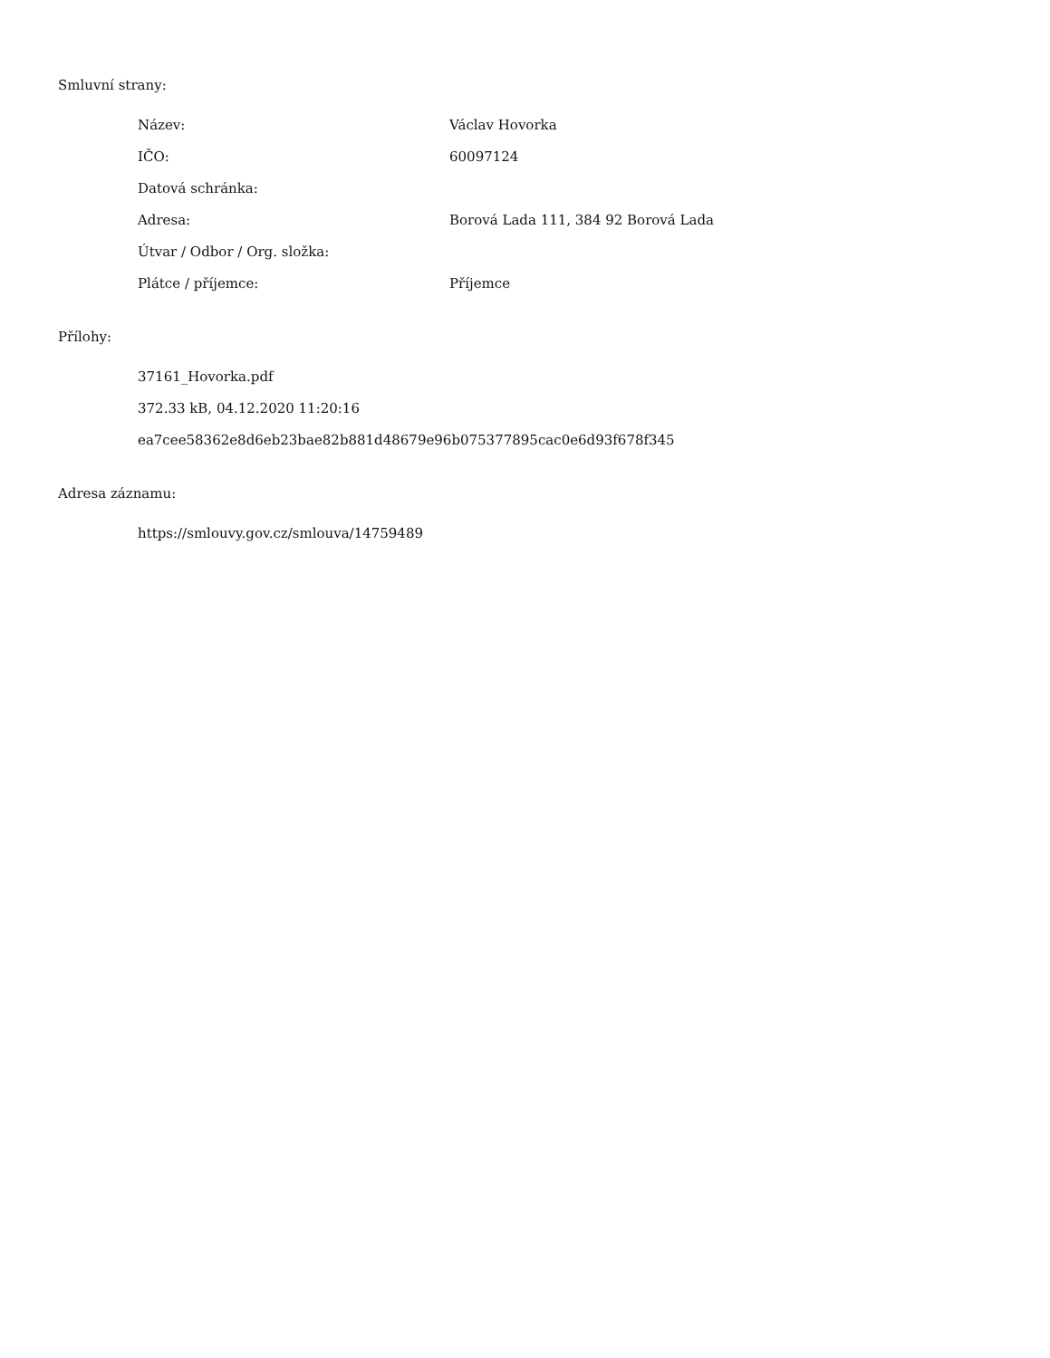Smluvní strany:
| Název: | Václav Hovorka |
| IČO: | 60097124 |
| Datová schránka: | |
| Adresa: | Borová Lada 111, 384 92 Borová Lada |
| Útvar / Odbor / Org. složka: | |
| Plátce / příjemce: | Příjemce |
Přílohy:
37161_Hovorka.pdf
372.33 kB, 04.12.2020 11:20:16
ea7cee58362e8d6eb23bae82b881d48679e96b075377895cac0e6d93f678f345
Adresa záznamu:
https://smlouvy.gov.cz/smlouva/14759489